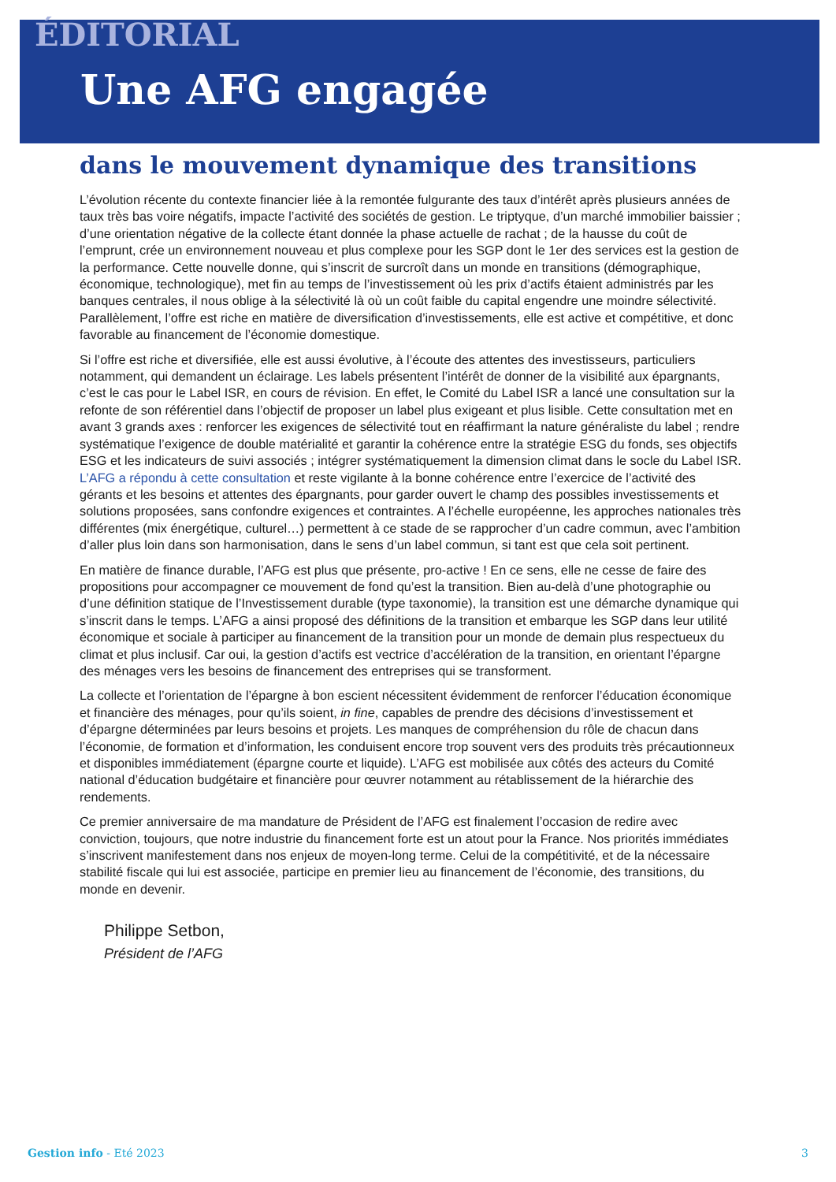ÉDITORIAL
Une AFG engagée
dans le mouvement dynamique des transitions
L’évolution récente du contexte financier liée à la remontée fulgurante des taux d’intérêt après plusieurs années de taux très bas voire négatifs, impacte l’activité des sociétés de gestion. Le triptyque, d’un marché immobilier baissier ; d’une orientation négative de la collecte étant donnée la phase actuelle de rachat ; de la hausse du coût de l’emprunt, crée un environnement nouveau et plus complexe pour les SGP dont le 1er des services est la gestion de la performance. Cette nouvelle donne, qui s’inscrit de surcroît dans un monde en transitions (démographique, économique, technologique), met fin au temps de l’investissement où les prix d’actifs étaient administrés par les banques centrales, il nous oblige à la sélectivité là où un coût faible du capital engendre une moindre sélectivité. Parallèlement, l’offre est riche en matière de diversification d’investissements, elle est active et compétitive, et donc favorable au financement de l’économie domestique.
Si l’offre est riche et diversifiée, elle est aussi évolutive, à l’écoute des attentes des investisseurs, particuliers notamment, qui demandent un éclairage. Les labels présentent l’intérêt de donner de la visibilité aux épargnants, c’est le cas pour le Label ISR, en cours de révision. En effet, le Comité du Label ISR a lancé une consultation sur la refonte de son référentiel dans l’objectif de proposer un label plus exigeant et plus lisible. Cette consultation met en avant 3 grands axes : renforcer les exigences de sélectivité tout en réaffirmant la nature généraliste du label ; rendre systématique l’exigence de double matérialité et garantir la cohérence entre la stratégie ESG du fonds, ses objectifs ESG et les indicateurs de suivi associés ; intégrer systématiquement la dimension climat dans le socle du Label ISR. L’AFG a répondu à cette consultation et reste vigilante à la bonne cohérence entre l’exercice de l’activité des gérants et les besoins et attentes des épargnants, pour garder ouvert le champ des possibles investissements et solutions proposées, sans confondre exigences et contraintes. A l’échelle européenne, les approches nationales très différentes (mix énergétique, culturel…) permettent à ce stade de se rapprocher d’un cadre commun, avec l’ambition d’aller plus loin dans son harmonisation, dans le sens d’un label commun, si tant est que cela soit pertinent.
En matière de finance durable, l’AFG est plus que présente, pro-active ! En ce sens, elle ne cesse de faire des propositions pour accompagner ce mouvement de fond qu’est la transition. Bien au-delà d’une photographie ou d’une définition statique de l’Investissement durable (type taxonomie), la transition est une démarche dynamique qui s’inscrit dans le temps. L’AFG a ainsi proposé des définitions de la transition et embarque les SGP dans leur utilité économique et sociale à participer au financement de la transition pour un monde de demain plus respectueux du climat et plus inclusif. Car oui, la gestion d’actifs est vectrice d’accélération de la transition, en orientant l’épargne des ménages vers les besoins de financement des entreprises qui se transforment.
La collecte et l’orientation de l’épargne à bon escient nécessitent évidemment de renforcer l’éducation économique et financière des ménages, pour qu’ils soient, in fine, capables de prendre des décisions d’investissement et d’épargne déterminées par leurs besoins et projets. Les manques de compréhension du rôle de chacun dans l’économie, de formation et d’information, les conduisent encore trop souvent vers des produits très précautionneux et disponibles immédiatement (épargne courte et liquide). L’AFG est mobilisée aux côtés des acteurs du Comité national d’éducation budgétaire et financière pour œuvrer notamment au rétablissement de la hiérarchie des rendements.
Ce premier anniversaire de ma mandature de Président de l’AFG est finalement l’occasion de redire avec conviction, toujours, que notre industrie du financement forte est un atout pour la France. Nos priorités immédiates s’inscrivent manifestement dans nos enjeux de moyen-long terme. Celui de la compétitivité, et de la nécessaire stabilité fiscale qui lui est associée, participe en premier lieu au financement de l’économie, des transitions, du monde en devenir.
Philippe Setbon,
Président de l’AFG
Gestion info - Eté 2023 3